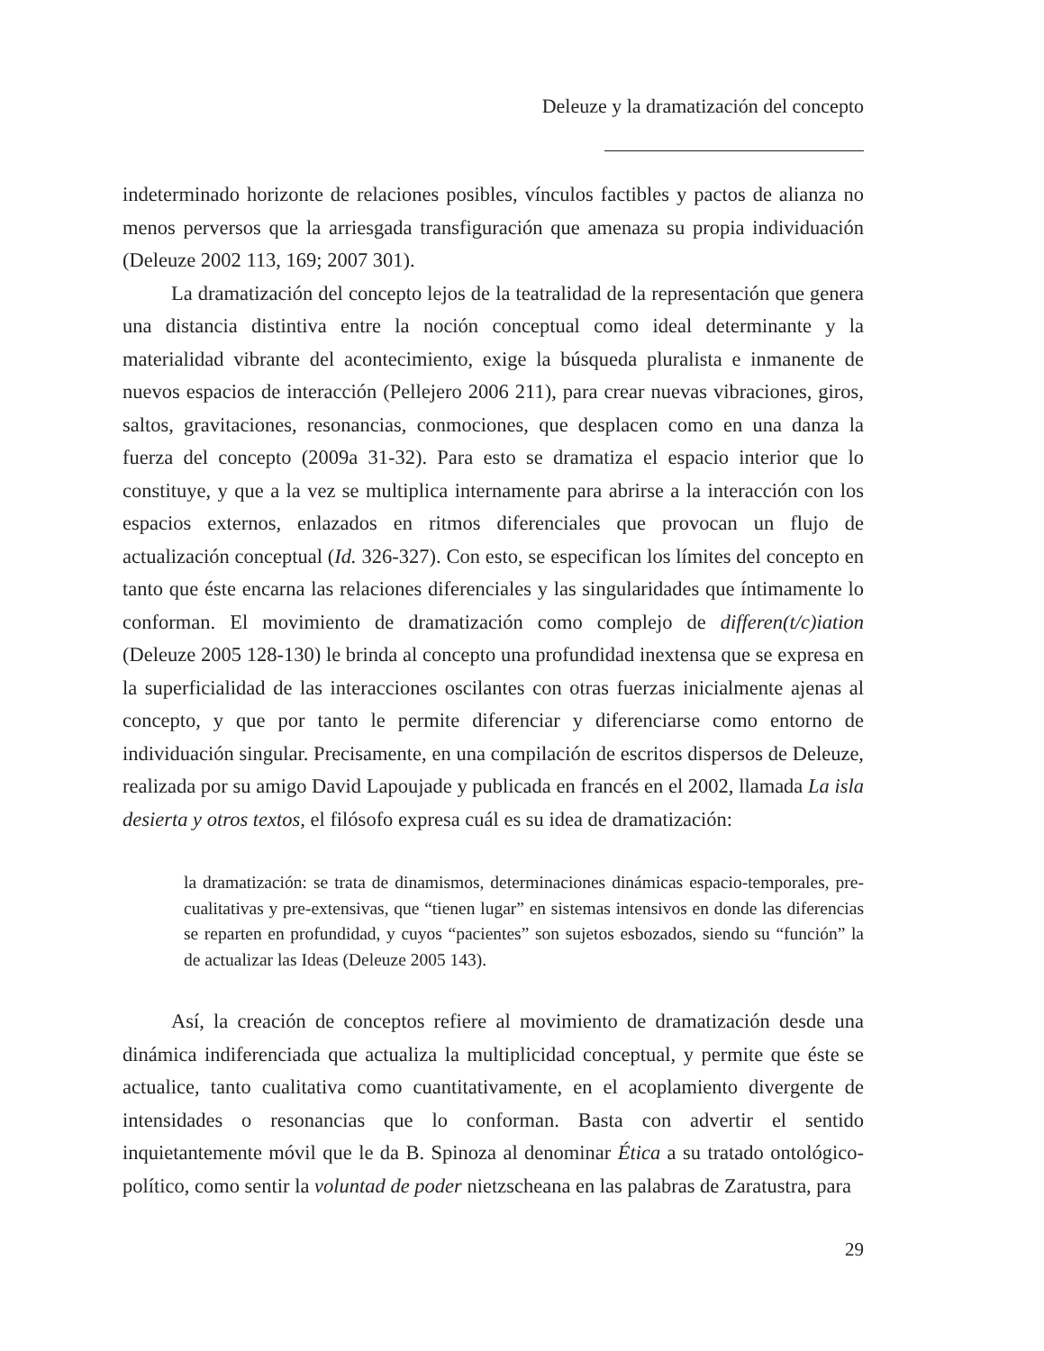Deleuze y la dramatización del concepto
indeterminado horizonte de relaciones posibles, vínculos factibles y pactos de alianza no menos perversos que la arriesgada transfiguración que amenaza su propia individuación (Deleuze 2002 113, 169; 2007 301).
La dramatización del concepto lejos de la teatralidad de la representación que genera una distancia distintiva entre la noción conceptual como ideal determinante y la materialidad vibrante del acontecimiento, exige la búsqueda pluralista e inmanente de nuevos espacios de interacción (Pellejero 2006 211), para crear nuevas vibraciones, giros, saltos, gravitaciones, resonancias, conmociones, que desplacen como en una danza la fuerza del concepto (2009a 31-32). Para esto se dramatiza el espacio interior que lo constituye, y que a la vez se multiplica internamente para abrirse a la interacción con los espacios externos, enlazados en ritmos diferenciales que provocan un flujo de actualización conceptual (Id. 326-327). Con esto, se especifican los límites del concepto en tanto que éste encarna las relaciones diferenciales y las singularidades que íntimamente lo conforman. El movimiento de dramatización como complejo de differen(t/c)iation (Deleuze 2005 128-130) le brinda al concepto una profundidad inextensa que se expresa en la superficialidad de las interacciones oscilantes con otras fuerzas inicialmente ajenas al concepto, y que por tanto le permite diferenciar y diferenciarse como entorno de individuación singular. Precisamente, en una compilación de escritos dispersos de Deleuze, realizada por su amigo David Lapoujade y publicada en francés en el 2002, llamada La isla desierta y otros textos, el filósofo expresa cuál es su idea de dramatización:
la dramatización: se trata de dinamismos, determinaciones dinámicas espacio-temporales, pre-cualitativas y pre-extensivas, que “tienen lugar” en sistemas intensivos en donde las diferencias se reparten en profundidad, y cuyos “pacientes” son sujetos esbozados, siendo su “función” la de actualizar las Ideas (Deleuze 2005 143).
Así, la creación de conceptos refiere al movimiento de dramatización desde una dinámica indiferenciada que actualiza la multiplicidad conceptual, y permite que éste se actualice, tanto cualitativa como cuantitativamente, en el acoplamiento divergente de intensidades o resonancias que lo conforman. Basta con advertir el sentido inquietantemente móvil que le da B. Spinoza al denominar Ética a su tratado ontológico-político, como sentir la voluntad de poder nietzscheana en las palabras de Zaratustra, para
29